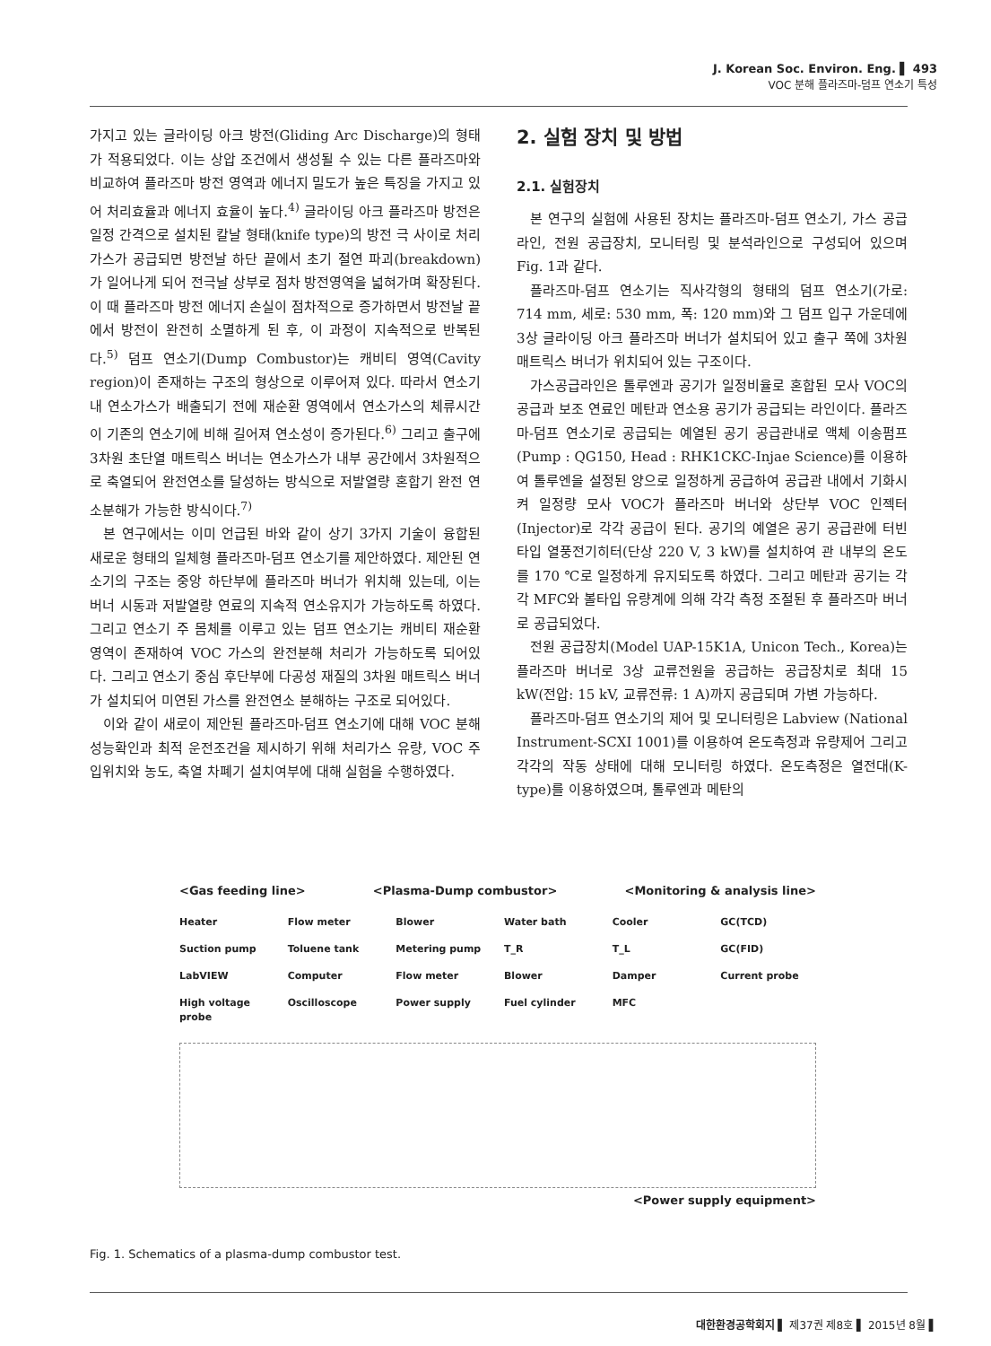J. Korean Soc. Environ. Eng. ▌ 493
VOC 분해 플라즈마-덤프 연소기 특성
가지고 있는 글라이딩 아크 방전(Gliding Arc Discharge)의 형태가 적용되었다. 이는 상압 조건에서 생성될 수 있는 다른 플라즈마와 비교하여 플라즈마 방전 영역과 에너지 밀도가 높은 특징을 가지고 있어 처리효율과 에너지 효율이 높다.<sup>4)</sup> 글라이딩 아크 플라즈마 방전은 일정 간격으로 설치된 칼날 형태(knife type)의 방전 극 사이로 처리가스가 공급되면 방전날 하단 끝에서 초기 절연 파괴(breakdown)가 일어나게 되어 전극날 상부로 점차 방전영역을 넓혀가며 확장된다. 이 때 플라즈마 방전 에너지 손실이 점차적으로 증가하면서 방전날 끝에서 방전이 완전히 소멸하게 된 후, 이 과정이 지속적으로 반복된다.<sup>5)</sup> 덤프 연소기(Dump Combustor)는 캐비티 영역(Cavity region)이 존재하는 구조의 형상으로 이루어져 있다. 따라서 연소기내 연소가스가 배출되기 전에 재순환 영역에서 연소가스의 체류시간이 기존의 연소기에 비해 길어져 연소성이 증가된다.<sup>6)</sup> 그리고 출구에 3차원 초단열 매트릭스 버너는 연소가스가 내부 공간에서 3차원적으로 축열되어 완전연소를 달성하는 방식으로 저발열량 혼합기 완전 연소분해가 가능한 방식이다.<sup>7)</sup>
본 연구에서는 이미 언급된 바와 같이 상기 3가지 기술이 융합된 새로운 형태의 일체형 플라즈마-덤프 연소기를 제안하였다. 제안된 연소기의 구조는 중앙 하단부에 플라즈마 버너가 위치해 있는데, 이는 버너 시동과 저발열량 연료의 지속적 연소유지가 가능하도록 하였다. 그리고 연소기 주 몸체를 이루고 있는 덤프 연소기는 캐비티 재순환 영역이 존재하여 VOC 가스의 완전분해 처리가 가능하도록 되어있다. 그리고 연소기 중심 후단부에 다공성 재질의 3차원 매트릭스 버너가 설치되어 미연된 가스를 완전연소 분해하는 구조로 되어있다.
이와 같이 새로이 제안된 플라즈마-덤프 연소기에 대해 VOC 분해 성능확인과 최적 운전조건을 제시하기 위해 처리가스 유량, VOC 주입위치와 농도, 축열 차폐기 설치여부에 대해 실험을 수행하였다.
2. 실험 장치 및 방법
2.1. 실험장치
본 연구의 실험에 사용된 장치는 플라즈마-덤프 연소기, 가스 공급라인, 전원 공급장치, 모니터링 및 분석라인으로 구성되어 있으며 Fig. 1과 같다.
플라즈마-덤프 연소기는 직사각형의 형태의 덤프 연소기(가로: 714 mm, 세로: 530 mm, 폭: 120 mm)와 그 덤프 입구 가운데에 3상 글라이딩 아크 플라즈마 버너가 설치되어 있고 출구 쪽에 3차원 매트릭스 버너가 위치되어 있는 구조이다.
가스공급라인은 톨루엔과 공기가 일정비율로 혼합된 모사 VOC의 공급과 보조 연료인 메탄과 연소용 공기가 공급되는 라인이다. 플라즈마-덤프 연소기로 공급되는 예열된 공기 공급관내로 액체 이송펌프(Pump : QG150, Head : RHK1CKC-Injae Science)를 이용하여 톨루엔을 설정된 양으로 일정하게 공급하여 공급관 내에서 기화시켜 일정량 모사 VOC가 플라즈마 버너와 상단부 VOC 인젝터(Injector)로 각각 공급이 된다. 공기의 예열은 공기 공급관에 터빈타입 열풍전기히터(단상 220 V, 3 kW)를 설치하여 관 내부의 온도를 170 ℃로 일정하게 유지되도록 하였다. 그리고 메탄과 공기는 각각 MFC와 볼타입 유량계에 의해 각각 측정 조절된 후 플라즈마 버너로 공급되었다.
전원 공급장치(Model UAP-15K1A, Unicon Tech., Korea)는 플라즈마 버너로 3상 교류전원을 공급하는 공급장치로 최대 15 kW(전압: 15 kV, 교류전류: 1 A)까지 공급되며 가변 가능하다.
플라즈마-덤프 연소기의 제어 및 모니터링은 Labview (National Instrument-SCXI 1001)를 이용하여 온도측정과 유량제어 그리고 각각의 작동 상태에 대해 모니터링 하였다. 온도측정은 열전대(K-type)를 이용하였으며, 톨루엔과 메탄의
<Gas feeding line> <Plasma-Dump combustor> <Monitoring & analysis line>
Heater Flow meter Blower Water bath Cooler GC(TCD) Suction pump Toluene tank Metering pump T_R T_L GC(FID) LabVIEW Computer Flow meter Blower Damper Current probe High voltage probe Oscilloscope Power supply Fuel cylinder MFC
<Power supply equipment>
Fig. 1. Schematics of a plasma-dump combustor test.
대한환경공학회지 ▌ 제37권 제8호 ▌ 2015년 8월 ▌